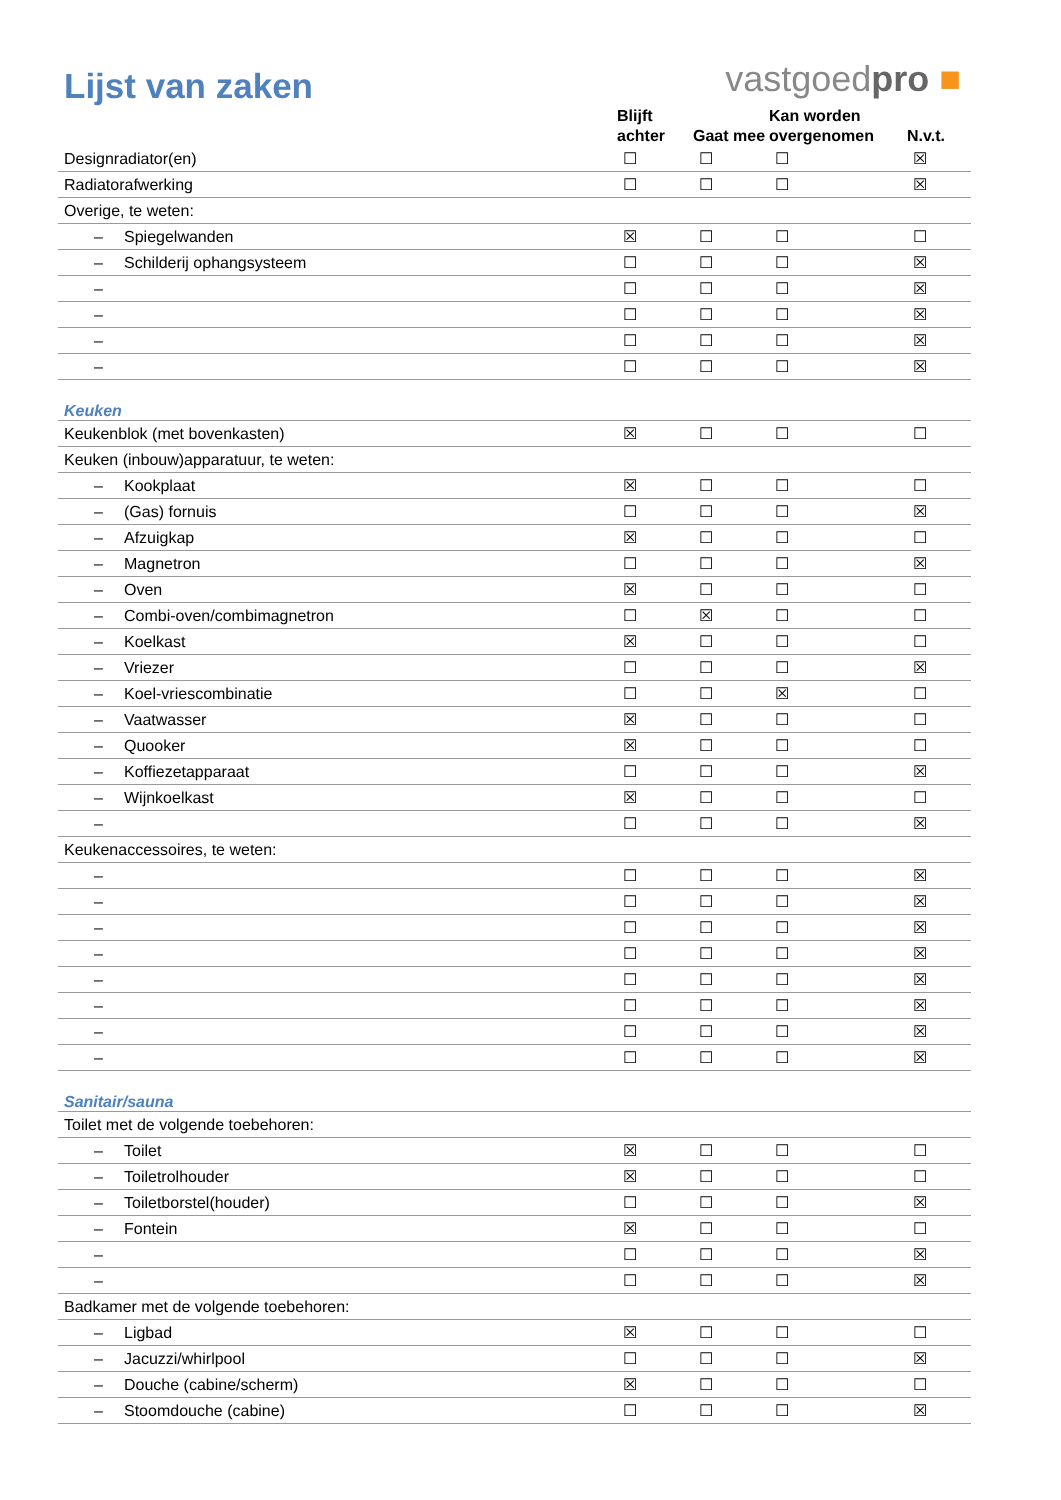Lijst van zaken
vastgoedpro ■
| | Blijft achter | Gaat mee | Kan worden overgenomen | N.v.t. |
| --- | --- | --- | --- | --- |
| Designradiator(en) | ☐ | ☐ | ☐ | ☒ |
| Radiatorafwerking | ☐ | ☐ | ☐ | ☒ |
| Overige, te weten: | | | | |
| – Spiegelwanden | ☒ | ☐ | ☐ | ☐ |
| – Schilderij ophangsysteem | ☐ | ☐ | ☐ | ☒ |
| – | ☐ | ☐ | ☐ | ☒ |
| – | ☐ | ☐ | ☐ | ☒ |
| – | ☐ | ☐ | ☐ | ☒ |
| – | ☐ | ☐ | ☐ | ☒ |
| Keuken | | | | |
| Keukenblok (met bovenkasten) | ☒ | ☐ | ☐ | ☐ |
| Keuken (inbouw)apparatuur, te weten: | | | | |
| – Kookplaat | ☒ | ☐ | ☐ | ☐ |
| – (Gas) fornuis | ☐ | ☐ | ☐ | ☒ |
| – Afzuigkap | ☒ | ☐ | ☐ | ☐ |
| – Magnetron | ☐ | ☐ | ☐ | ☒ |
| – Oven | ☒ | ☐ | ☐ | ☐ |
| – Combi-oven/combimagnetron | ☐ | ☒ | ☐ | ☐ |
| – Koelkast | ☒ | ☐ | ☐ | ☐ |
| – Vriezer | ☐ | ☐ | ☐ | ☒ |
| – Koel-vriescombinatie | ☐ | ☐ | ☒ | ☐ |
| – Vaatwasser | ☒ | ☐ | ☐ | ☐ |
| – Quooker | ☒ | ☐ | ☐ | ☐ |
| – Koffiezetapparaat | ☐ | ☐ | ☐ | ☒ |
| – Wijnkoelkast | ☒ | ☐ | ☐ | ☐ |
| – | ☐ | ☐ | ☐ | ☒ |
| Keukenaccessoires, te weten: | | | | |
| – | ☐ | ☐ | ☐ | ☒ |
| – | ☐ | ☐ | ☐ | ☒ |
| – | ☐ | ☐ | ☐ | ☒ |
| – | ☐ | ☐ | ☐ | ☒ |
| – | ☐ | ☐ | ☐ | ☒ |
| – | ☐ | ☐ | ☐ | ☒ |
| – | ☐ | ☐ | ☐ | ☒ |
| – | ☐ | ☐ | ☐ | ☒ |
| Sanitair/sauna | | | | |
| Toilet met de volgende toebehoren: | | | | |
| – Toilet | ☒ | ☐ | ☐ | ☐ |
| – Toiletrolhouder | ☒ | ☐ | ☐ | ☐ |
| – Toiletborstel(houder) | ☐ | ☐ | ☐ | ☒ |
| – Fontein | ☒ | ☐ | ☐ | ☐ |
| – | ☐ | ☐ | ☐ | ☒ |
| – | ☐ | ☐ | ☐ | ☒ |
| Badkamer met de volgende toebehoren: | | | | |
| – Ligbad | ☒ | ☐ | ☐ | ☐ |
| – Jacuzzi/whirlpool | ☐ | ☐ | ☐ | ☒ |
| – Douche (cabine/scherm) | ☒ | ☐ | ☐ | ☐ |
| – Stoomdouche (cabine) | ☐ | ☐ | ☐ | ☒ |